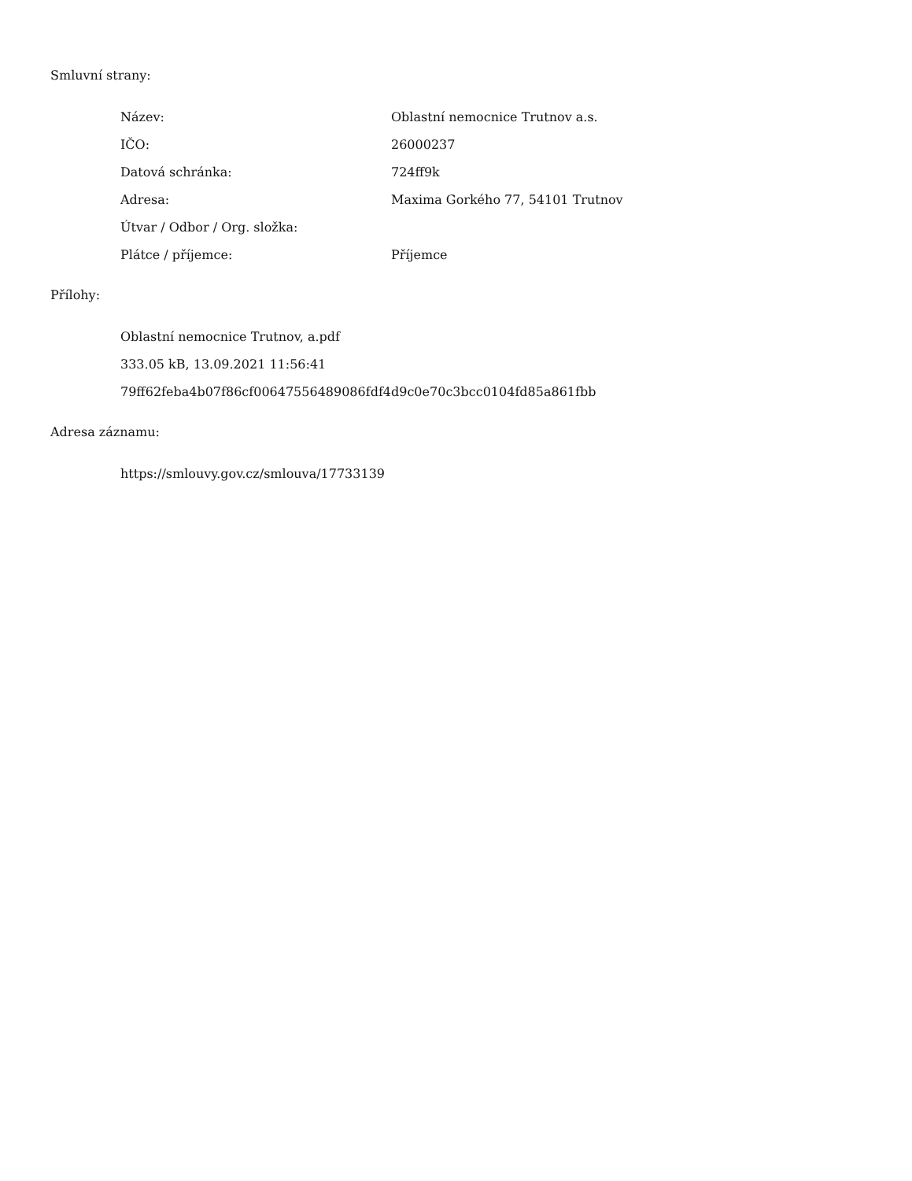Smluvní strany:
| Název: | Oblastní nemocnice Trutnov a.s. |
| IČO: | 26000237 |
| Datová schránka: | 724ff9k |
| Adresa: | Maxima Gorkého 77, 54101 Trutnov |
| Útvar / Odbor / Org. složka: | |
| Plátce / příjemce: | Příjemce |
Přílohy:
Oblastní nemocnice Trutnov, a.pdf
333.05 kB, 13.09.2021 11:56:41
79ff62feba4b07f86cf00647556489086fdf4d9c0e70c3bcc0104fd85a861fbb
Adresa záznamu:
https://smlouvy.gov.cz/smlouva/17733139